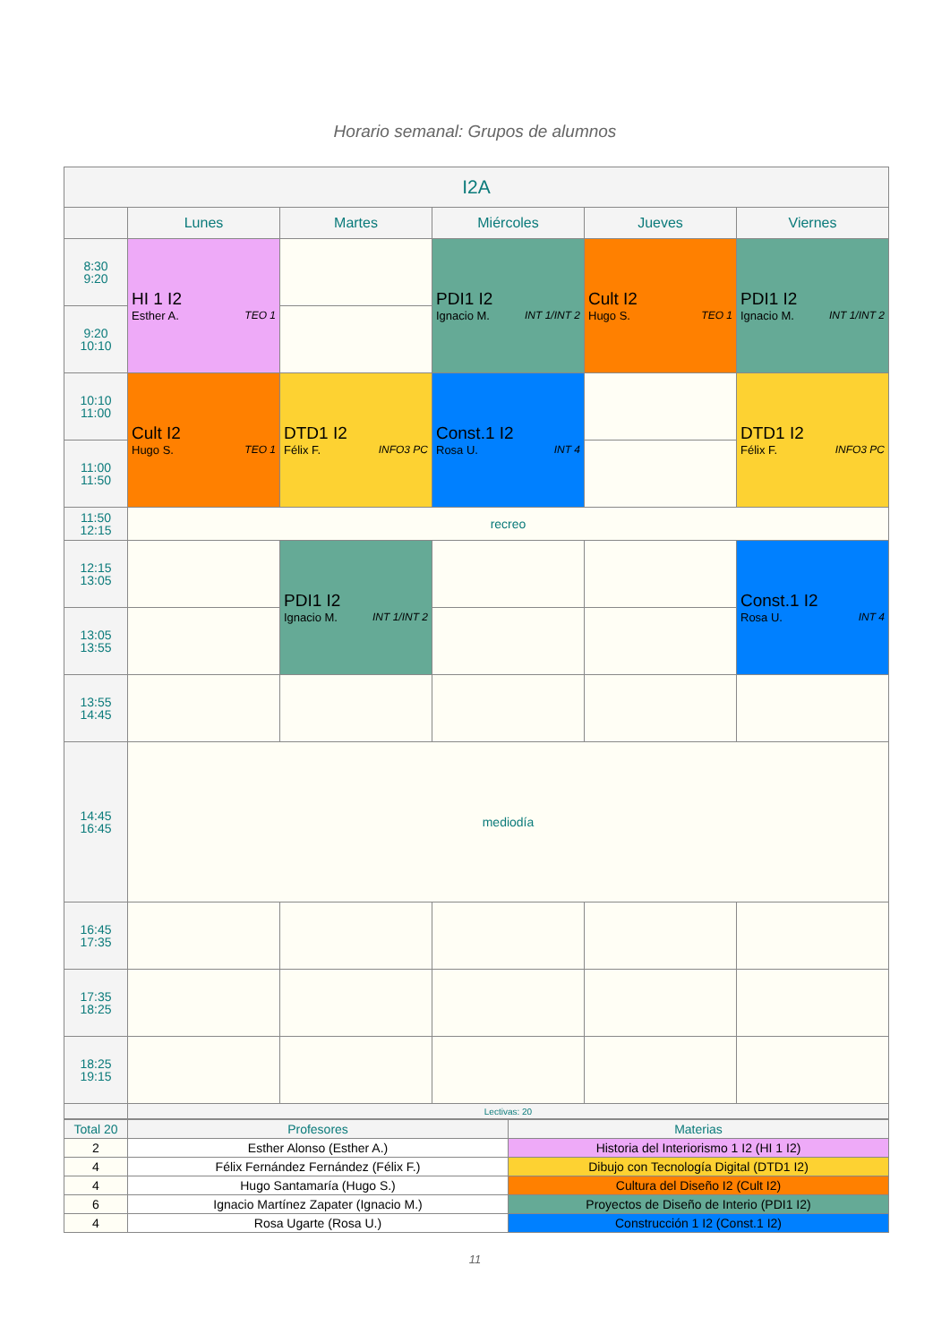Horario semanal: Grupos de alumnos
| I2A | | | | | |
| --- | --- | --- | --- | --- | --- |
| | Lunes | Martes | Miércoles | Jueves | Viernes |
| 8:30 9:20 | HI 1 I2 Esther A. TEO 1 | | PDI1 I2 Ignacio M. INT 1/INT 2 | Cult I2 Hugo S. TEO 1 | PDI1 I2 Ignacio M. INT 1/INT 2 |
| 9:20 10:10 | | | | | |
| 10:10 11:00 | Cult I2 Hugo S. TEO 1 | DTD1 I2 Félix F. INFO3 PC | Const.1 I2 Rosa U. INT 4 | | DTD1 I2 Félix F. INFO3 PC |
| 11:00 11:50 | | | | | |
| 11:50 12:15 | recreo | | | | |
| 12:15 13:05 | | PDI1 I2 Ignacio M. INT 1/INT 2 | | | Const.1 I2 Rosa U. INT 4 |
| 13:05 13:55 | | | | | |
| 13:55 14:45 | | | | | |
| 14:45 16:45 | mediodía | | | | |
| 16:45 17:35 | | | | | |
| 17:35 18:25 | | | | | |
| 18:25 19:15 | | | | | |
| | Lectivas: 20 | | | | |
| Total 20 | Profesores | Materias |
| 2 | Esther Alonso (Esther A.) | Historia del Interiorismo 1 I2 (HI 1 I2) |
| 4 | Félix Fernández Fernández (Félix F.) | Dibujo con Tecnología Digital (DTD1 I2) |
| 4 | Hugo Santamaría (Hugo S.) | Cultura del Diseño I2 (Cult I2) |
| 6 | Ignacio Martínez Zapater (Ignacio M.) | Proyectos de Diseño de Interio (PDI1 I2) |
| 4 | Rosa Ugarte (Rosa U.) | Construcción 1 I2 (Const.1 I2) |
11